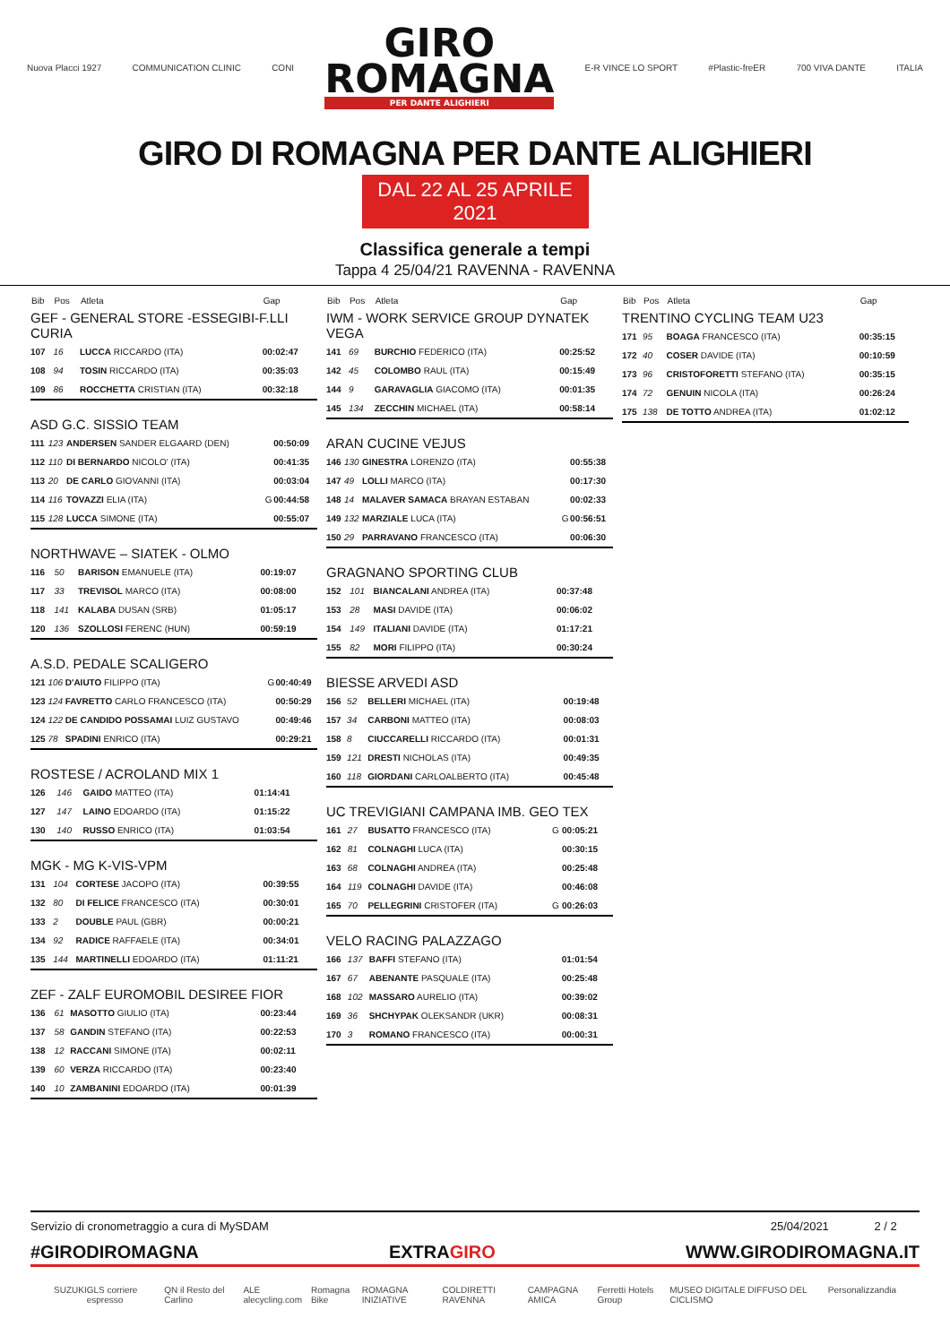Nuova Placci 1927 COMMUNICATION CLINIC CONI
GIRO
ROMAGNA
PER DANTE ALIGHIERI
E-R VINCE LO SPORT #Plastic-freER 700 VIVA DANTE ITALIA
GIRO DI ROMAGNA PER DANTE ALIGHIERI
DAL 22 AL 25 APRILE 2021
Classifica generale a tempi
Tappa 4 25/04/21 RAVENNA - RAVENNA
| Bib | Pos | Atleta | | Gap |
| --- | --- | --- | --- | --- |
| GEF - GENERAL STORE -ESSEGIBI-F.LLI CURIA | | | | |
| 107 | 16 | LUCCA RICCARDO (ITA) | | 00:02:47 |
| 108 | 94 | TOSIN RICCARDO (ITA) | | 00:35:03 |
| 109 | 86 | ROCCHETTA CRISTIAN (ITA) | | 00:32:18 |
| ASD G.C. SISSIO TEAM | | | | |
| 111 | 123 | ANDERSEN SANDER ELGAARD (DEN) | | 00:50:09 |
| 112 | 110 | DI BERNARDO NICOLO' (ITA) | | 00:41:35 |
| 113 | 20 | DE CARLO GIOVANNI (ITA) | | 00:03:04 |
| 114 | 116 | TOVAZZI ELIA (ITA) | G | 00:44:58 |
| 115 | 128 | LUCCA SIMONE (ITA) | | 00:55:07 |
| NORTHWAVE – SIATEK - OLMO | | | | |
| 116 | 50 | BARISON EMANUELE (ITA) | | 00:19:07 |
| 117 | 33 | TREVISOL MARCO (ITA) | | 00:08:00 |
| 118 | 141 | KALABA DUSAN (SRB) | | 01:05:17 |
| 120 | 136 | SZOLLOSI FERENC (HUN) | | 00:59:19 |
| A.S.D. PEDALE SCALIGERO | | | | |
| 121 | 106 | D'AIUTO FILIPPO (ITA) | G | 00:40:49 |
| 123 | 124 | FAVRETTO CARLO FRANCESCO (ITA) | | 00:50:29 |
| 124 | 122 | DE CANDIDO POSSAMAI LUIZ GUSTAVO | | 00:49:46 |
| 125 | 78 | SPADINI ENRICO (ITA) | | 00:29:21 |
| ROSTESE / ACROLAND MIX 1 | | | | |
| 126 | 146 | GAIDO MATTEO (ITA) | | 01:14:41 |
| 127 | 147 | LAINO EDOARDO (ITA) | | 01:15:22 |
| 130 | 140 | RUSSO ENRICO (ITA) | | 01:03:54 |
| MGK - MG K-VIS-VPM | | | | |
| 131 | 104 | CORTESE JACOPO (ITA) | | 00:39:55 |
| 132 | 80 | DI FELICE FRANCESCO (ITA) | | 00:30:01 |
| 133 | 2 | DOUBLE PAUL (GBR) | | 00:00:21 |
| 134 | 92 | RADICE RAFFAELE (ITA) | | 00:34:01 |
| 135 | 144 | MARTINELLI EDOARDO (ITA) | | 01:11:21 |
| ZEF - ZALF EUROMOBIL DESIREE FIOR | | | | |
| 136 | 61 | MASOTTO GIULIO (ITA) | | 00:23:44 |
| 137 | 58 | GANDIN STEFANO (ITA) | | 00:22:53 |
| 138 | 12 | RACCANI SIMONE (ITA) | | 00:02:11 |
| 139 | 60 | VERZA RICCARDO (ITA) | | 00:23:40 |
| 140 | 10 | ZAMBANINI EDOARDO (ITA) | | 00:01:39 |
| Bib | Pos | Atleta | | Gap |
| --- | --- | --- | --- | --- |
| IWM - WORK SERVICE GROUP DYNATEK VEGA | | | | |
| 141 | 69 | BURCHIO FEDERICO (ITA) | | 00:25:52 |
| 142 | 45 | COLOMBO RAUL (ITA) | | 00:15:49 |
| 144 | 9 | GARAVAGLIA GIACOMO (ITA) | | 00:01:35 |
| 145 | 134 | ZECCHIN MICHAEL (ITA) | | 00:58:14 |
| ARAN CUCINE VEJUS | | | | |
| 146 | 130 | GINESTRA LORENZO (ITA) | | 00:55:38 |
| 147 | 49 | LOLLI MARCO (ITA) | | 00:17:30 |
| 148 | 14 | MALAVER SAMACA BRAYAN ESTABAN | | 00:02:33 |
| 149 | 132 | MARZIALE LUCA (ITA) | G | 00:56:51 |
| 150 | 29 | PARRAVANO FRANCESCO (ITA) | | 00:06:30 |
| GRAGNANO SPORTING CLUB | | | | |
| 152 | 101 | BIANCALANI ANDREA (ITA) | | 00:37:48 |
| 153 | 28 | MASI DAVIDE (ITA) | | 00:06:02 |
| 154 | 149 | ITALIANI DAVIDE (ITA) | | 01:17:21 |
| 155 | 82 | MORI FILIPPO (ITA) | | 00:30:24 |
| BIESSE ARVEDI ASD | | | | |
| 156 | 52 | BELLERI MICHAEL (ITA) | | 00:19:48 |
| 157 | 34 | CARBONI MATTEO (ITA) | | 00:08:03 |
| 158 | 8 | CIUCCARELLI RICCARDO (ITA) | | 00:01:31 |
| 159 | 121 | DRESTI NICHOLAS (ITA) | | 00:49:35 |
| 160 | 118 | GIORDANI CARLOALBERTO (ITA) | | 00:45:48 |
| UC TREVIGIANI CAMPANA IMB. GEO TEX | | | | |
| 161 | 27 | BUSATTO FRANCESCO (ITA) | G | 00:05:21 |
| 162 | 81 | COLNAGHI LUCA (ITA) | | 00:30:15 |
| 163 | 68 | COLNAGHI ANDREA (ITA) | | 00:25:48 |
| 164 | 119 | COLNAGHI DAVIDE (ITA) | | 00:46:08 |
| 165 | 70 | PELLEGRINI CRISTOFER (ITA) | G | 00:26:03 |
| VELO RACING PALAZZAGO | | | | |
| 166 | 137 | BAFFI STEFANO (ITA) | | 01:01:54 |
| 167 | 67 | ABENANTE PASQUALE (ITA) | | 00:25:48 |
| 168 | 102 | MASSARO AURELIO (ITA) | | 00:39:02 |
| 169 | 36 | SHCHYPAK OLEKSANDR (UKR) | | 00:08:31 |
| 170 | 3 | ROMANO FRANCESCO (ITA) | | 00:00:31 |
| Bib | Pos | Atleta | | Gap |
| --- | --- | --- | --- | --- |
| TRENTINO CYCLING TEAM U23 | | | | |
| 171 | 95 | BOAGA FRANCESCO (ITA) | | 00:35:15 |
| 172 | 40 | COSER DAVIDE (ITA) | | 00:10:59 |
| 173 | 96 | CRISTOFORETTI STEFANO (ITA) | | 00:35:15 |
| 174 | 72 | GENUIN NICOLA (ITA) | | 00:26:24 |
| 175 | 138 | DE TOTTO ANDREA (ITA) | | 01:02:12 |
Servizio di cronometraggio a cura di MySDAM 25/04/2021 2 / 2
#GIRODIROMAGNA EXTRAGIRO WWW.GIRODIROMAGNA.IT
SUZUKI GLS corriere espresso QN il Resto del Carlino ALE alecycling.com Romagna Bike ROMAGNA INIZIATIVE COLDIRETTI RAVENNA CAMPAGNA AMICA Ferretti Hotels Group MUSEO DIGITALE DIFFUSO DEL CICLISMO Personalizzandia